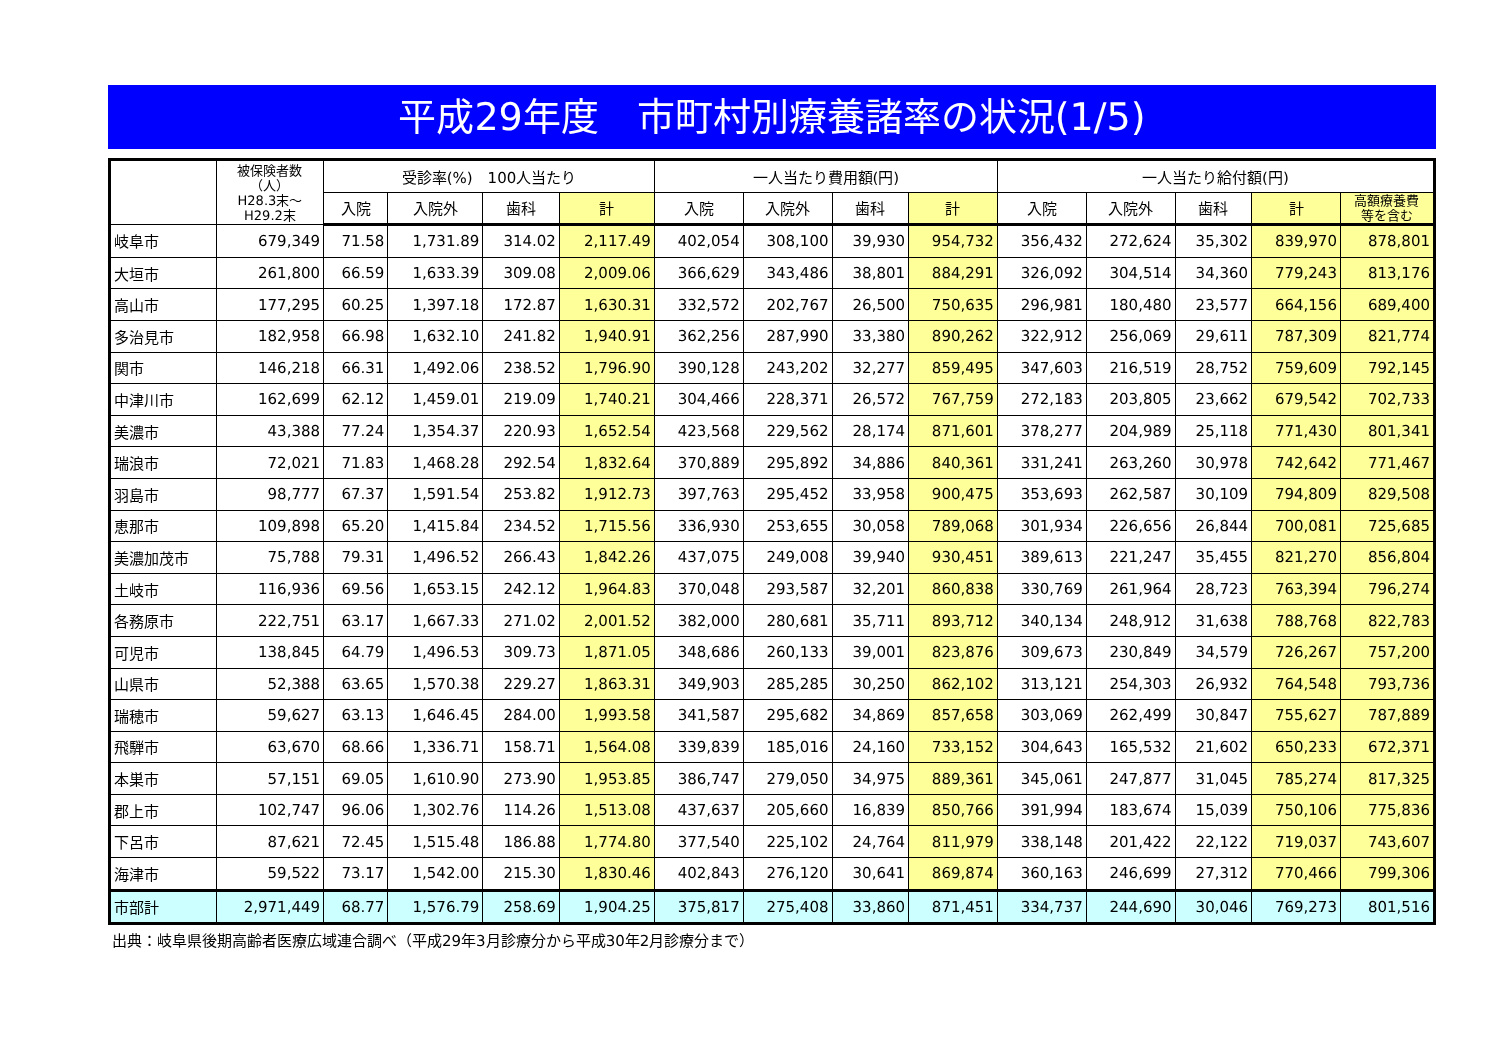平成29年度　市町村別療養諸率の状況(1/5)
| | 被保険者数 （人） H28.3末～ H29.2末 | 受診率(%) 100人当たり | | | | 一人当たり費用額(円) | | | | 一人当たり給付額(円) | | | | |
| --- | --- | --- | --- | --- | --- | --- | --- | --- | --- | --- | --- | --- | --- | --- |
| | | 入院 | 入院外 | 歯科 | 計 | 入院 | 入院外 | 歯科 | 計 | 入院 | 入院外 | 歯科 | 計 | 高額療養費 等を含む |
| 岐阜市 | 679,349 | 71.58 | 1,731.89 | 314.02 | 2,117.49 | 402,054 | 308,100 | 39,930 | 954,732 | 356,432 | 272,624 | 35,302 | 839,970 | 878,801 |
| 大垣市 | 261,800 | 66.59 | 1,633.39 | 309.08 | 2,009.06 | 366,629 | 343,486 | 38,801 | 884,291 | 326,092 | 304,514 | 34,360 | 779,243 | 813,176 |
| 高山市 | 177,295 | 60.25 | 1,397.18 | 172.87 | 1,630.31 | 332,572 | 202,767 | 26,500 | 750,635 | 296,981 | 180,480 | 23,577 | 664,156 | 689,400 |
| 多治見市 | 182,958 | 66.98 | 1,632.10 | 241.82 | 1,940.91 | 362,256 | 287,990 | 33,380 | 890,262 | 322,912 | 256,069 | 29,611 | 787,309 | 821,774 |
| 関市 | 146,218 | 66.31 | 1,492.06 | 238.52 | 1,796.90 | 390,128 | 243,202 | 32,277 | 859,495 | 347,603 | 216,519 | 28,752 | 759,609 | 792,145 |
| 中津川市 | 162,699 | 62.12 | 1,459.01 | 219.09 | 1,740.21 | 304,466 | 228,371 | 26,572 | 767,759 | 272,183 | 203,805 | 23,662 | 679,542 | 702,733 |
| 美濃市 | 43,388 | 77.24 | 1,354.37 | 220.93 | 1,652.54 | 423,568 | 229,562 | 28,174 | 871,601 | 378,277 | 204,989 | 25,118 | 771,430 | 801,341 |
| 瑞浪市 | 72,021 | 71.83 | 1,468.28 | 292.54 | 1,832.64 | 370,889 | 295,892 | 34,886 | 840,361 | 331,241 | 263,260 | 30,978 | 742,642 | 771,467 |
| 羽島市 | 98,777 | 67.37 | 1,591.54 | 253.82 | 1,912.73 | 397,763 | 295,452 | 33,958 | 900,475 | 353,693 | 262,587 | 30,109 | 794,809 | 829,508 |
| 恵那市 | 109,898 | 65.20 | 1,415.84 | 234.52 | 1,715.56 | 336,930 | 253,655 | 30,058 | 789,068 | 301,934 | 226,656 | 26,844 | 700,081 | 725,685 |
| 美濃加茂市 | 75,788 | 79.31 | 1,496.52 | 266.43 | 1,842.26 | 437,075 | 249,008 | 39,940 | 930,451 | 389,613 | 221,247 | 35,455 | 821,270 | 856,804 |
| 土岐市 | 116,936 | 69.56 | 1,653.15 | 242.12 | 1,964.83 | 370,048 | 293,587 | 32,201 | 860,838 | 330,769 | 261,964 | 28,723 | 763,394 | 796,274 |
| 各務原市 | 222,751 | 63.17 | 1,667.33 | 271.02 | 2,001.52 | 382,000 | 280,681 | 35,711 | 893,712 | 340,134 | 248,912 | 31,638 | 788,768 | 822,783 |
| 可児市 | 138,845 | 64.79 | 1,496.53 | 309.73 | 1,871.05 | 348,686 | 260,133 | 39,001 | 823,876 | 309,673 | 230,849 | 34,579 | 726,267 | 757,200 |
| 山県市 | 52,388 | 63.65 | 1,570.38 | 229.27 | 1,863.31 | 349,903 | 285,285 | 30,250 | 862,102 | 313,121 | 254,303 | 26,932 | 764,548 | 793,736 |
| 瑞穂市 | 59,627 | 63.13 | 1,646.45 | 284.00 | 1,993.58 | 341,587 | 295,682 | 34,869 | 857,658 | 303,069 | 262,499 | 30,847 | 755,627 | 787,889 |
| 飛騨市 | 63,670 | 68.66 | 1,336.71 | 158.71 | 1,564.08 | 339,839 | 185,016 | 24,160 | 733,152 | 304,643 | 165,532 | 21,602 | 650,233 | 672,371 |
| 本巣市 | 57,151 | 69.05 | 1,610.90 | 273.90 | 1,953.85 | 386,747 | 279,050 | 34,975 | 889,361 | 345,061 | 247,877 | 31,045 | 785,274 | 817,325 |
| 郡上市 | 102,747 | 96.06 | 1,302.76 | 114.26 | 1,513.08 | 437,637 | 205,660 | 16,839 | 850,766 | 391,994 | 183,674 | 15,039 | 750,106 | 775,836 |
| 下呂市 | 87,621 | 72.45 | 1,515.48 | 186.88 | 1,774.80 | 377,540 | 225,102 | 24,764 | 811,979 | 338,148 | 201,422 | 22,122 | 719,037 | 743,607 |
| 海津市 | 59,522 | 73.17 | 1,542.00 | 215.30 | 1,830.46 | 402,843 | 276,120 | 30,641 | 869,874 | 360,163 | 246,699 | 27,312 | 770,466 | 799,306 |
| 市部計 | 2,971,449 | 68.77 | 1,576.79 | 258.69 | 1,904.25 | 375,817 | 275,408 | 33,860 | 871,451 | 334,737 | 244,690 | 30,046 | 769,273 | 801,516 |
出典：岐阜県後期高齢者医療広域連合調べ（平成29年3月診療分から平成30年2月診療分まで）